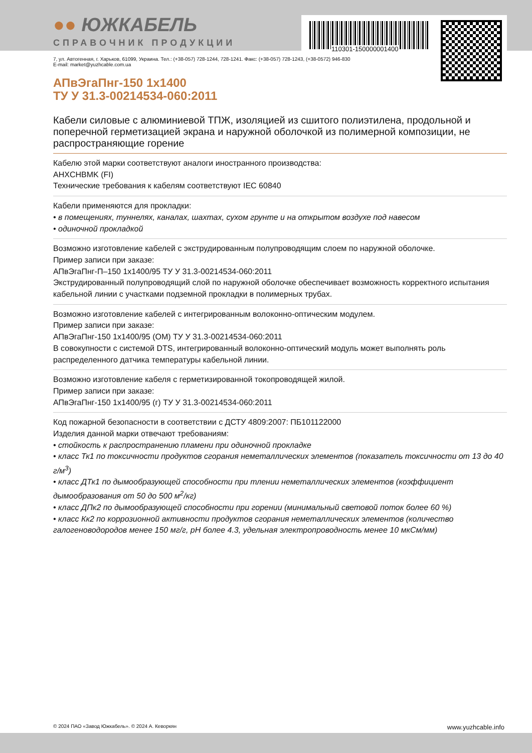110301-150000001400
●● ЮЖКАБЕЛЬ
СПРАВОЧНИК ПРОДУКЦИИ
7, ул. Автогенная, г. Харьков, 61099, Украина. Тел.: (+38-057) 728-1244, 728-1241. Факс: (+38-057) 728-1243, (+38-0572) 946-830
E-mail: market@yuzhcable.com.ua
АПвЭгаПнг-150 1x1400
ТУ У 31.3-00214534-060:2011
Кабели силовые с алюминиевой ТПЖ, изоляцией из сшитого полиэтилена, продольной и поперечной герметизацией экрана и наружной оболочкой из полимерной композиции, не распространяющие горение
Кабелю этой марки соответствуют аналоги иностранного производства:
AHXCHBMK (FI)
Технические требования к кабелям соответствуют IEC 60840
Кабели применяются для прокладки:
• в помещениях, туннелях, каналах, шахтах, сухом грунте и на открытом воздухе под навесом
• одиночной прокладкой
Возможно изготовление кабелей с экструдированным полупроводящим слоем по наружной оболочке.
Пример записи при заказе:
АПвЭгаПнг-П–150 1x1400/95 ТУ У 31.3-00214534-060:2011
Экструдированный полупроводящий слой по наружной оболочке обеспечивает возможность корректного испытания кабельной линии с участками подземной прокладки в полимерных трубах.
Возможно изготовление кабелей с интегрированным волоконно-оптическим модулем.
Пример записи при заказе:
АПвЭгаПнг-150 1x1400/95 (ОМ) ТУ У 31.3-00214534-060:2011
В совокупности с системой DTS, интегрированный волоконно-оптический модуль может выполнять роль распределенного датчика температуры кабельной линии.
Возможно изготовление кабеля с герметизированной токопроводящей жилой.
Пример записи при заказе:
АПвЭгаПнг-150 1x1400/95 (г) ТУ У 31.3-00214534-060:2011
Код пожарной безопасности в соответствии с ДСТУ 4809:2007: ПБ101122000
Изделия данной марки отвечают требованиям:
• стойкость к распространению пламени при одиночной прокладке
• класс Тк1 по токсичности продуктов сгорания неметаллических элементов (показатель токсичности от 13 до 40 г/м<sup>3</sup>)
• класс ДТк1 по дымообразующей способности при тлении неметаллических элементов (коэффициент дымообразования от 50 до 500 м<sup>2</sup>/кг)
• класс ДПк2 по дымообразующей способности при горении (минимальный световой поток более 60 %)
• класс Кк2 по коррозионной активности продуктов сгорания неметаллических элементов (количество галогеноводородов менее 150 мг/г, pH более 4.3, удельная электропроводность менее 10 мкСм/мм)
© 2024 ПАО «Завод Южкабель». © 2024 А. Кеворкян www.yuzhcable.info